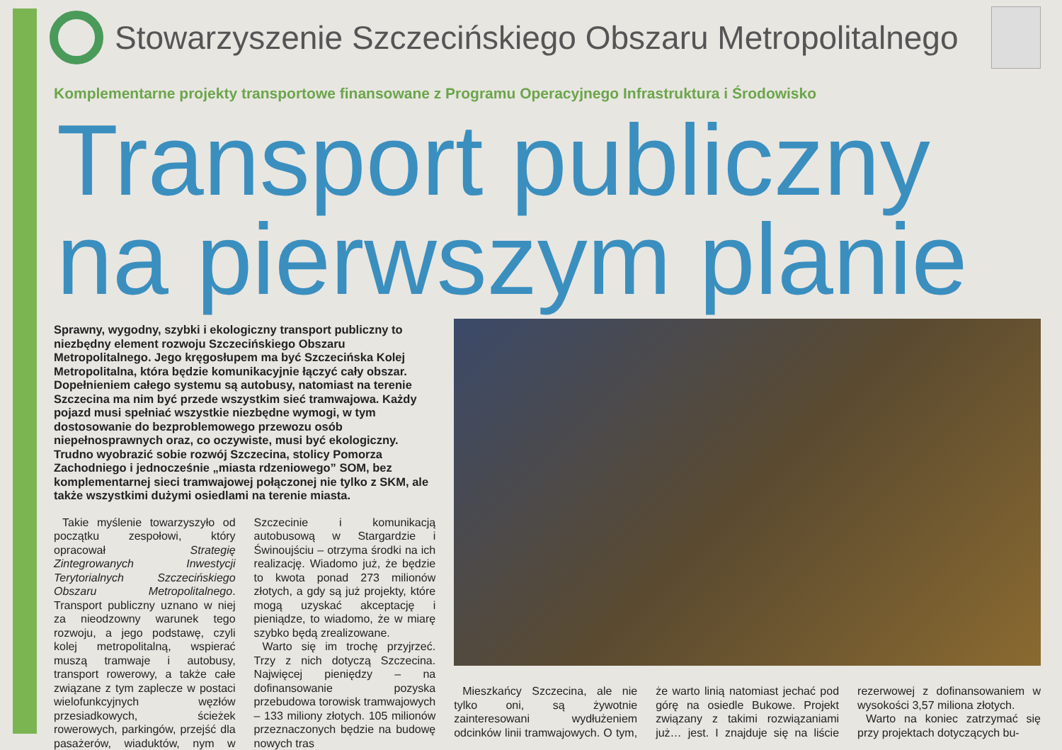Stowarzyszenie Szczecińskiego Obszaru Metropolitalnego
Komplementarne projekty transportowe finansowane z Programu Operacyjnego Infrastruktura i Środowisko
Transport publiczny
na pierwszym planie
Sprawny, wygodny, szybki i ekologiczny transport publiczny to niezbędny element rozwoju Szczecińskiego Obszaru Metropolitalnego. Jego kręgosłupem ma być Szczecińska Kolej Metropolitalna, która będzie komunikacyjnie łączyć cały obszar. Dopełnieniem całego systemu są autobusy, natomiast na terenie Szczecina ma nim być przede wszystkim sieć tramwajowa. Każdy pojazd musi spełniać wszystkie niezbędne wymogi, w tym dostosowanie do bezproblemowego przewozu osób niepełnosprawnych oraz, co oczywiste, musi być ekologiczny. Trudno wyobrazić sobie rozwój Szczecina, stolicy Pomorza Zachodniego i jednocześnie „miasta rdzeniowego” SOM, bez komplementarnej sieci tramwajowej połączonej nie tylko z SKM, ale także wszystkimi dużymi osiedlami na terenie miasta.
Takie myślenie towarzyszyło od początku zespołowi, który opracował Strategię Zintegrowanych Inwestycji Terytorialnych Szczecińskiego Obszaru Metropolitalnego. Transport publiczny uznano w niej za nieodzowny warunek tego rozwoju, a jego podstawę, czyli kolej metropolitalną, wspierać muszą tramwaje i autobusy, transport rowerowy, a także całe związane z tym zaplecze w postaci wielofunkcyjnych węzłów przesiadkowych, ścieżek rowerowych, parkingów, przejść dla pasażerów, wiaduktów, nym w Szczecinie i komunikacją autobusową w Stargardzie i Świnoujściu – otrzyma środki na ich realizację. Wiadomo już, że będzie to kwota ponad 273 milionów złotych, a gdy są już projekty, które mogą uzyskać akceptację i pieniądze, to wiadomo, że w miarę szybko będą zrealizowane.
Warto się im trochę przyjrzeć. Trzy z nich dotyczą Szczecina. Najwięcej pieniędzy – na dofinansowanie pozyska przebudowa torowisk tramwajowych – 133 miliony złotych. 105 milionów przeznaczonych będzie na budowę nowych tras
Mieszkańcy Szczecina, ale nie tylko oni, są żywotnie zainteresowani wydłużeniem odcinków linii tramwajowych. O tym, że warto linią natomiast jechać pod górę na osiedle Bukowe. Projekt związany z takimi rozwiązaniami już… jest. I znajduje się na liście rezerwowej z dofinansowaniem w wysokości 3,57 miliona złotych.
Warto na koniec zatrzymać się przy projektach dotyczących bu-